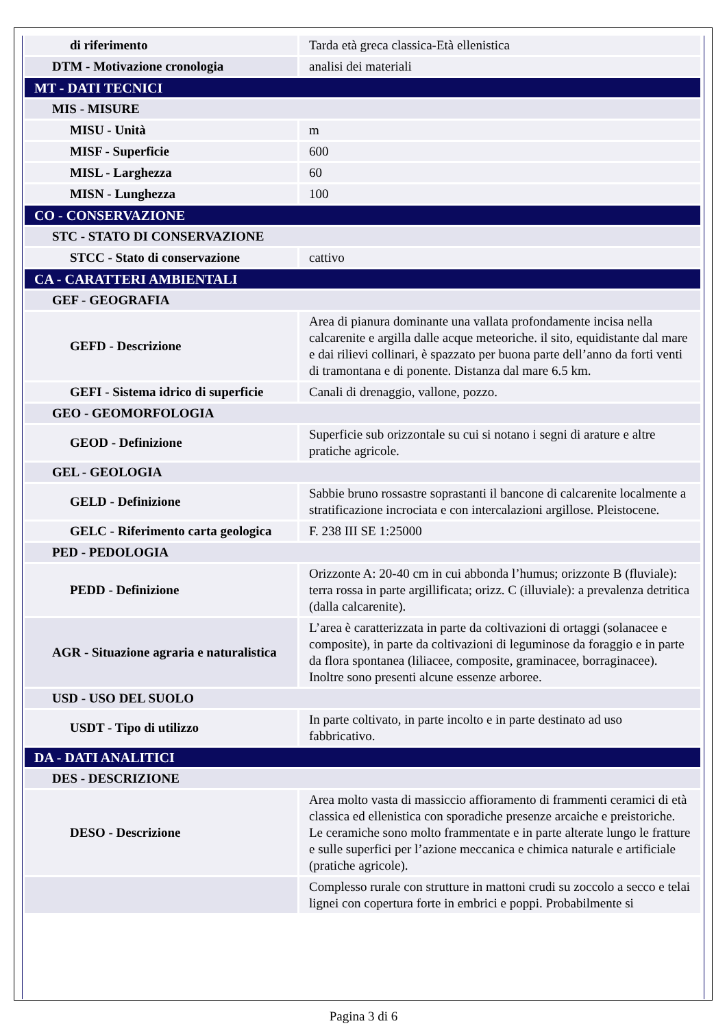| di riferimento | Tarda età greca classica-Età ellenistica |
| DTM - Motivazione cronologia | analisi dei materiali |
| MT - DATI TECNICI | |
| MIS - MISURE | |
| MISU - Unità | m |
| MISF - Superficie | 600 |
| MISL - Larghezza | 60 |
| MISN - Lunghezza | 100 |
| CO - CONSERVAZIONE | |
| STC - STATO DI CONSERVAZIONE | |
| STCC - Stato di conservazione | cattivo |
| CA - CARATTERI AMBIENTALI | |
| GEF - GEOGRAFIA | |
| GEFD - Descrizione | Area di pianura dominante una vallata profondamente incisa nella calcarenite e argilla dalle acque meteoriche. il sito, equidistante dal mare e dai rilievi collinari, è spazzato per buona parte dell’anno da forti venti di tramontana e di ponente. Distanza dal mare 6.5 km. |
| GEFI - Sistema idrico di superficie | Canali di drenaggio, vallone, pozzo. |
| GEO - GEOMORFOLOGIA | |
| GEOD - Definizione | Superficie sub orizzontale su cui si notano i segni di arature e altre pratiche agricole. |
| GEL - GEOLOGIA | |
| GELD - Definizione | Sabbie bruno rossastre soprastanti il bancone di calcarenite localmente a stratificazione incrociata e con intercalazioni argillose. Pleistocene. |
| GELC - Riferimento carta geologica | F. 238 III SE 1:25000 |
| PED - PEDOLOGIA | |
| PEDD - Definizione | Orizzonte A: 20-40 cm in cui abbonda l’humus; orizzonte B (fluviale): terra rossa in parte argillificata; orizz. C (illuviale): a prevalenza detritica (dalla calcarenite). |
| AGR - Situazione agraria e naturalistica | L’area è caratterizzata in parte da coltivazioni di ortaggi (solanacee e composite), in parte da coltivazioni di leguminose da foraggio e in parte da flora spontanea (liliacee, composite, graminacee, borraginacee). Inoltre sono presenti alcune essenze arboree. |
| USD - USO DEL SUOLO | |
| USDT - Tipo di utilizzo | In parte coltivato, in parte incolto e in parte destinato ad uso fabbricativo. |
| DA - DATI ANALITICI | |
| DES - DESCRIZIONE | |
| DESO - Descrizione | Area molto vasta di massiccio affioramento di frammenti ceramici di età classica ed ellenistica con sporadiche presenze arcaiche e preistoriche. Le ceramiche sono molto frammentate e in parte alterate lungo le fratture e sulle superfici per l’azione meccanica e chimica naturale e artificiale (pratiche agricole). |
| | Complesso rurale con strutture in mattoni crudi su zoccolo a secco e telai lignei con copertura forte in embrici e poppi. Probabilmente si |
Pagina 3 di 6